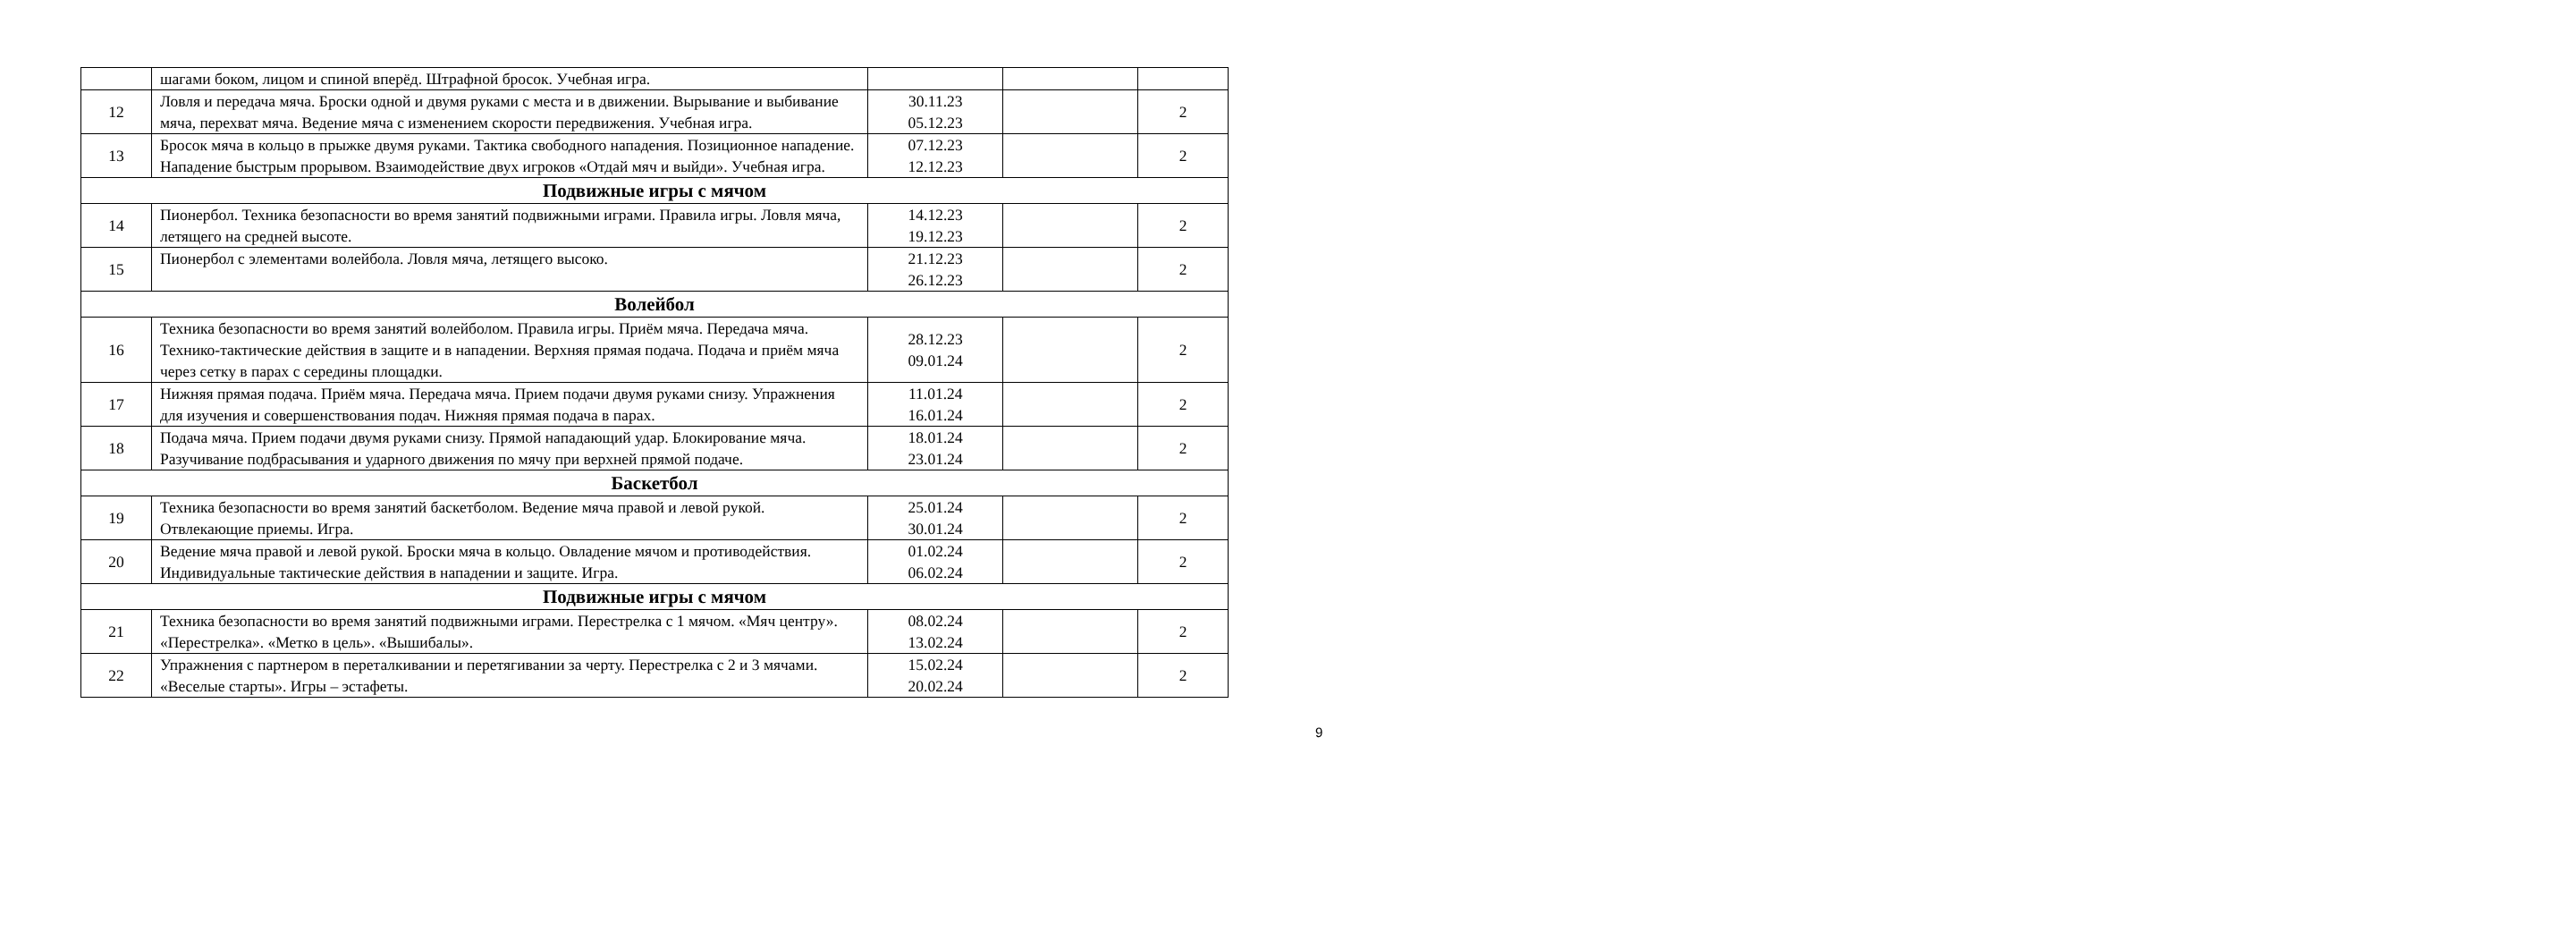| | шагами боком, лицом и спиной вперёд. Штрафной бросок. Учебная игра. | | | |
| 12 | Ловля и передача мяча. Броски одной и двумя руками с места и в движении. Вырывание и выбивание мяча, перехват мяча. Ведение мяча с изменением скорости передвижения. Учебная игра. | 30.11.23 05.12.23 | | 2 |
| 13 | Бросок мяча в кольцо в прыжке двумя руками. Тактика свободного нападения. Позиционное нападение. Нападение быстрым прорывом. Взаимодействие двух игроков «Отдай мяч и выйди». Учебная игра. | 07.12.23 12.12.23 | | 2 |
| Подвижные игры с мячом | | | | |
| 14 | Пионербол. Техника безопасности во время занятий подвижными играми. Правила игры. Ловля мяча, летящего на средней высоте. | 14.12.23 19.12.23 | | 2 |
| 15 | Пионербол с элементами волейбола. Ловля мяча, летящего высоко. | 21.12.23 26.12.23 | | 2 |
| Волейбол | | | | |
| 16 | Техника безопасности во время занятий волейболом. Правила игры. Приём мяча. Передача мяча. Технико-тактические действия в защите и в нападении. Верхняя прямая подача. Подача и приём мяча через сетку в парах с середины площадки. | 28.12.23 09.01.24 | | 2 |
| 17 | Нижняя прямая подача. Приём мяча. Передача мяча. Прием подачи двумя руками снизу. Упражнения для изучения и совершенствования подач. Нижняя прямая подача в парах. | 11.01.24 16.01.24 | | 2 |
| 18 | Подача мяча. Прием подачи двумя руками снизу. Прямой нападающий удар. Блокирование мяча. Разучивание подбрасывания и ударного движения по мячу при верхней прямой подаче. | 18.01.24 23.01.24 | | 2 |
| Баскетбол | | | | |
| 19 | Техника безопасности во время занятий баскетболом. Ведение мяча правой и левой рукой. Отвлекающие приемы. Игра. | 25.01.24 30.01.24 | | 2 |
| 20 | Ведение мяча правой и левой рукой. Броски мяча в кольцо. Овладение мячом и противодействия. Индивидуальные тактические действия в нападении и защите. Игра. | 01.02.24 06.02.24 | | 2 |
| Подвижные игры с мячом | | | | |
| 21 | Техника безопасности во время занятий подвижными играми. Перестрелка с 1 мячом. «Мяч центру». «Перестрелка». «Метко в цель». «Вышибалы». | 08.02.24 13.02.24 | | 2 |
| 22 | Упражнения с партнером в переталкивании и перетягивании за черту. Перестрелка с 2 и 3 мячами. «Веселые старты». Игры – эстафеты. | 15.02.24 20.02.24 | | 2 |
9